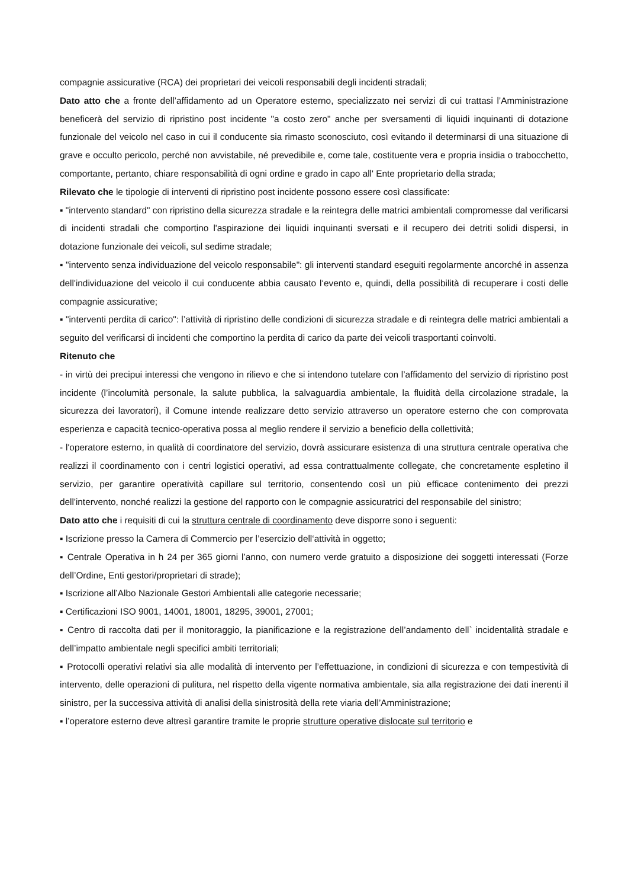compagnie assicurative (RCA) dei proprietari dei veicoli responsabili degli incidenti stradali;
Dato atto che a fronte dell’affidamento ad un Operatore esterno, specializzato nei servizi di cui trattasi l’Amministrazione beneficerà del servizio di ripristino post incidente "a costo zero" anche per sversamenti di liquidi inquinanti di dotazione funzionale del veicolo nel caso in cui il conducente sia rimasto sconosciuto, così evitando il determinarsi di una situazione di grave e occulto pericolo, perché non avvistabile, né prevedibile e, come tale, costituente vera e propria insidia o trabocchetto, comportante, pertanto, chiare responsabilità di ogni ordine e grado in capo all' Ente proprietario della strada;
Rilevato che le tipologie di interventi di ripristino post incidente possono essere così classificate:
▪ "intervento standard" con ripristino della sicurezza stradale e la reintegra delle matrici ambientali compromesse dal verificarsi di incidenti stradali che comportino l'aspirazione dei liquidi inquinanti sversati e il recupero dei detriti solidi dispersi, in dotazione funzionale dei veicoli, sul sedime stradale;
▪ "intervento senza individuazione del veicolo responsabile": gli interventi standard eseguiti regolarmente ancorché in assenza dell'individuazione del veicolo il cui conducente abbia causato l‘evento e, quindi, della possibilità di recuperare i costi delle compagnie assicurative;
▪ "interventi perdita di carico": l’attività di ripristino delle condizioni di sicurezza stradale e di reintegra delle matrici ambientali a seguito del verificarsi di incidenti che comportino la perdita di carico da parte dei veicoli trasportanti coinvolti.
Ritenuto che
- in virtù dei precipui interessi che vengono in rilievo e che si intendono tutelare con l’affidamento del servizio di ripristino post incidente (l’incolumità personale, la salute pubblica, la salvaguardia ambientale, la fluidità della circolazione stradale, la sicurezza dei lavoratori), il Comune intende realizzare detto servizio attraverso un operatore esterno che con comprovata esperienza e capacità tecnico-operativa possa al meglio rendere il servizio a beneficio della collettività;
- l'operatore esterno, in qualità di coordinatore del servizio, dovrà assicurare esistenza di una struttura centrale operativa che realizzi il coordinamento con i centri logistici operativi, ad essa contrattualmente collegate, che concretamente espletino il servizio, per garantire operatività capillare sul territorio, consentendo così un più efficace contenimento dei prezzi dell'intervento, nonché realizzi la gestione del rapporto con le compagnie assicuratrici del responsabile del sinistro;
Dato atto che i requisiti di cui la struttura centrale di coordinamento deve disporre sono i seguenti:
▪ Iscrizione presso la Camera di Commercio per l’esercizio dell‘attività in oggetto;
▪ Centrale Operativa in h 24 per 365 giorni l’anno, con numero verde gratuito a disposizione dei soggetti interessati (Forze dell’Ordine, Enti gestori/proprietari di strade);
▪ Iscrizione all’Albo Nazionale Gestori Ambientali alle categorie necessarie;
▪ Certificazioni ISO 9001, 14001, 18001, 18295, 39001, 27001;
▪ Centro di raccolta dati per il monitoraggio, la pianificazione e la registrazione dell’andamento dell` incidentalità stradale e dell’impatto ambientale negli specifici ambiti territoriali;
▪ Protocolli operativi relativi sia alle modalità di intervento per l’effettuazione, in condizioni di sicurezza e con tempestività di intervento, delle operazioni di pulitura, nel rispetto della vigente normativa ambientale, sia alla registrazione dei dati inerenti il sinistro, per la successiva attività di analisi della sinistrosità della rete viaria dell’Amministrazione;
▪ l’operatore esterno deve altresì garantire tramite le proprie strutture operative dislocate sul territorio e